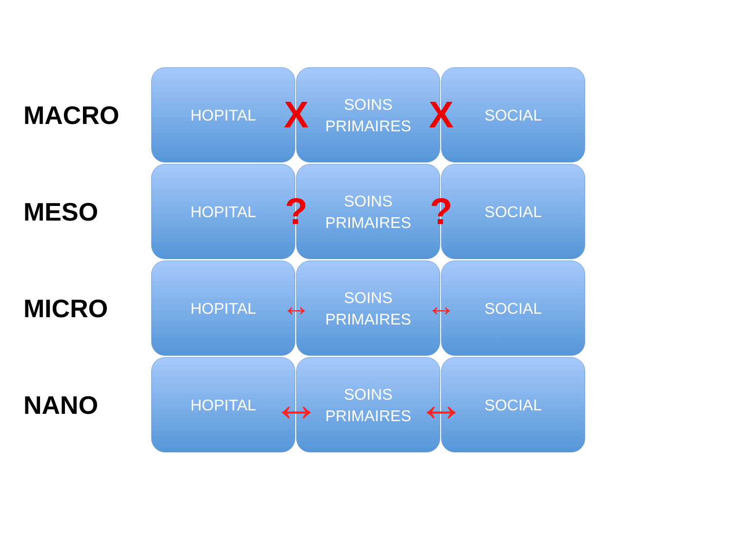MACRO
HOPITAL
X
SOINS
PRIMAIRES
X
SOCIAL
MESO
HOPITAL
?
SOINS
PRIMAIRES
?
SOCIAL
MICRO
HOPITAL
↔
SOINS
PRIMAIRES
↔
SOCIAL
NANO
HOPITAL
↔
SOINS
PRIMAIRES
↔
SOCIAL